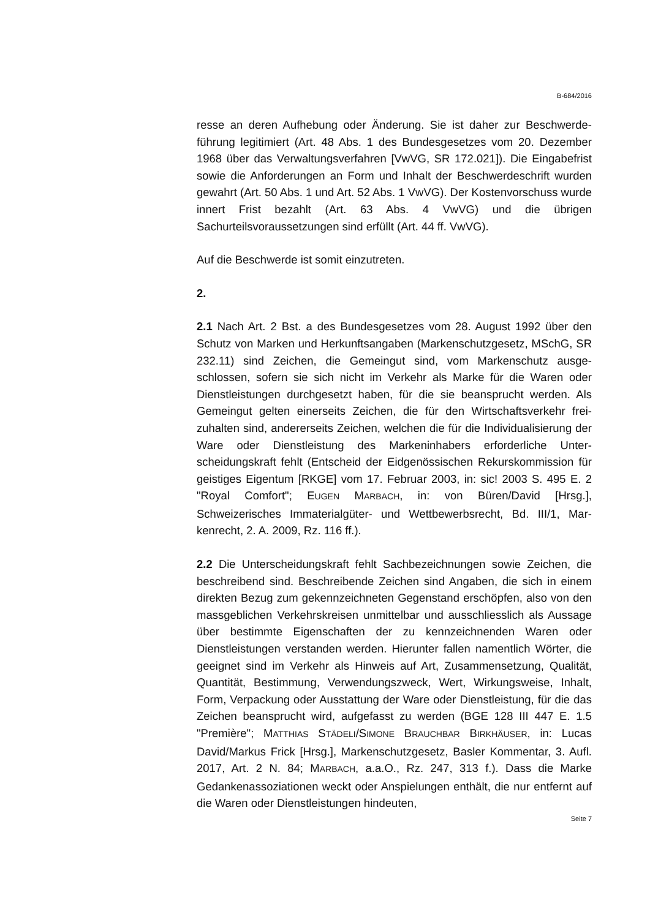B-684/2016
resse an deren Aufhebung oder Änderung. Sie ist daher zur Beschwerde­führung legitimiert (Art. 48 Abs. 1 des Bundesgesetzes vom 20. Dezember 1968 über das Verwaltungsverfahren [VwVG, SR 172.021]). Die Eingabe­frist sowie die Anforderungen an Form und Inhalt der Beschwerdeschrift wurden gewahrt (Art. 50 Abs. 1 und Art. 52 Abs. 1 VwVG). Der Kostenvor­schuss wurde innert Frist bezahlt (Art. 63 Abs. 4 VwVG) und die übrigen Sachurteilsvoraussetzungen sind erfüllt (Art. 44 ff. VwVG).
Auf die Beschwerde ist somit einzutreten.
2.
2.1 Nach Art. 2 Bst. a des Bundesgesetzes vom 28. August 1992 über den Schutz von Marken und Herkunftsangaben (Markenschutzgesetz, MSchG, SR 232.11) sind Zeichen, die Gemeingut sind, vom Markenschutz ausge­schlossen, sofern sie sich nicht im Verkehr als Marke für die Waren oder Dienstleistungen durchgesetzt haben, für die sie beansprucht werden. Als Gemeingut gelten einerseits Zeichen, die für den Wirtschaftsverkehr frei­zuhalten sind, andererseits Zeichen, welchen die für die Individualisierung der Ware oder Dienstleistung des Markeninhabers erforderliche Unter­scheidungskraft fehlt (Entscheid der Eidgenössischen Rekurskommission für geistiges Eigentum [RKGE] vom 17. Februar 2003, in: sic! 2003 S. 495 E. 2 "Royal Comfort"; EUGEN MARBACH, in: von Büren/David [Hrsg.], Schweizerisches Immaterialgüter- und Wettbewerbsrecht, Bd. III/1, Mar­kenrecht, 2. A. 2009, Rz. 116 ff.).
2.2 Die Unterscheidungskraft fehlt Sachbezeichnungen sowie Zeichen, die beschreibend sind. Beschreibende Zeichen sind Angaben, die sich in ei­nem direkten Bezug zum gekennzeichneten Gegenstand erschöpfen, also von den massgeblichen Verkehrskreisen unmittelbar und ausschliesslich als Aussage über bestimmte Eigenschaften der zu kennzeichnenden Wa­ren oder Dienstleistungen verstanden werden. Hierunter fallen namentlich Wörter, die geeignet sind im Verkehr als Hinweis auf Art, Zusammenset­zung, Qualität, Quantität, Bestimmung, Verwendungszweck, Wert, Wir­kungsweise, Inhalt, Form, Verpackung oder Ausstattung der Ware oder Dienstleistung, für die das Zeichen beansprucht wird, aufgefasst zu werden (BGE 128 III 447 E. 1.5 "Première"; MATTHIAS STÄDELI/SIMONE BRAUCHBAR BIRKHÄUSER, in: Lucas David/Markus Frick [Hrsg.], Markenschutzgesetz, Basler Kommentar, 3. Aufl. 2017, Art. 2 N. 84; MARBACH, a.a.O., Rz. 247, 313 f.). Dass die Marke Gedankenassoziationen weckt oder Anspielungen enthält, die nur entfernt auf die Waren oder Dienstleistungen hindeuten,
Seite 7